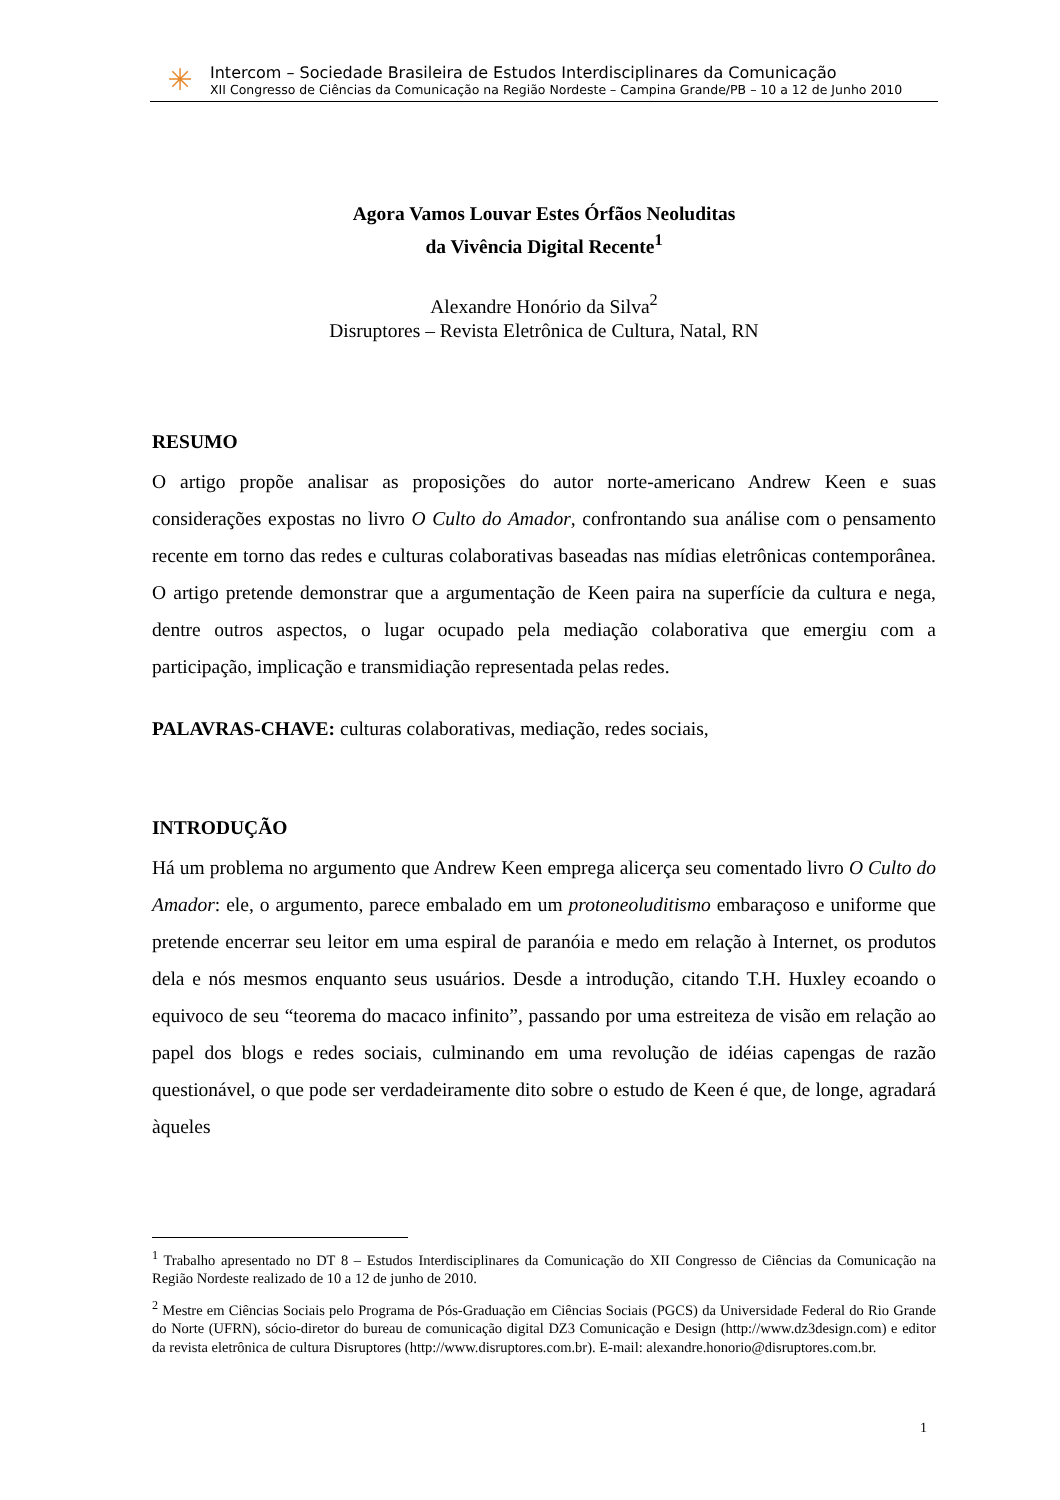✳
Intercom – Sociedade Brasileira de Estudos Interdisciplinares da Comunicação
XII Congresso de Ciências da Comunicação na Região Nordeste – Campina Grande/PB – 10 a 12 de Junho 2010
Agora Vamos Louvar Estes Órfãos Neoluditas
da Vivência Digital Recente<sup>1</sup>
Alexandre Honório da Silva<sup>2</sup>
Disruptores – Revista Eletrônica de Cultura, Natal, RN
RESUMO
O artigo propõe analisar as proposições do autor norte-americano Andrew Keen e suas considerações expostas no livro O Culto do Amador, confrontando sua análise com o pensamento recente em torno das redes e culturas colaborativas baseadas nas mídias eletrônicas contemporânea. O artigo pretende demonstrar que a argumentação de Keen paira na superfície da cultura e nega, dentre outros aspectos, o lugar ocupado pela mediação colaborativa que emergiu com a participação, implicação e transmidiação representada pelas redes.
PALAVRAS-CHAVE: culturas colaborativas, mediação, redes sociais,
INTRODUÇÃO
Há um problema no argumento que Andrew Keen emprega alicerça seu comentado livro O Culto do Amador: ele, o argumento, parece embalado em um protoneoluditismo embaraçoso e uniforme que pretende encerrar seu leitor em uma espiral de paranóia e medo em relação à Internet, os produtos dela e nós mesmos enquanto seus usuários. Desde a introdução, citando T.H. Huxley ecoando o equivoco de seu “teorema do macaco infinito”, passando por uma estreiteza de visão em relação ao papel dos blogs e redes sociais, culminando em uma revolução de idéias capengas de razão questionável, o que pode ser verdadeiramente dito sobre o estudo de Keen é que, de longe, agradará àqueles
<sup>1</sup> Trabalho apresentado no DT 8 – Estudos Interdisciplinares da Comunicação do XII Congresso de Ciências da Comunicação na Região Nordeste realizado de 10 a 12 de junho de 2010.
<sup>2</sup> Mestre em Ciências Sociais pelo Programa de Pós-Graduação em Ciências Sociais (PGCS) da Universidade Federal do Rio Grande do Norte (UFRN), sócio-diretor do bureau de comunicação digital DZ3 Comunicação e Design (http://www.dz3design.com) e editor da revista eletrônica de cultura Disruptores (http://www.disruptores.com.br). E-mail: alexandre.honorio@disruptores.com.br.
1